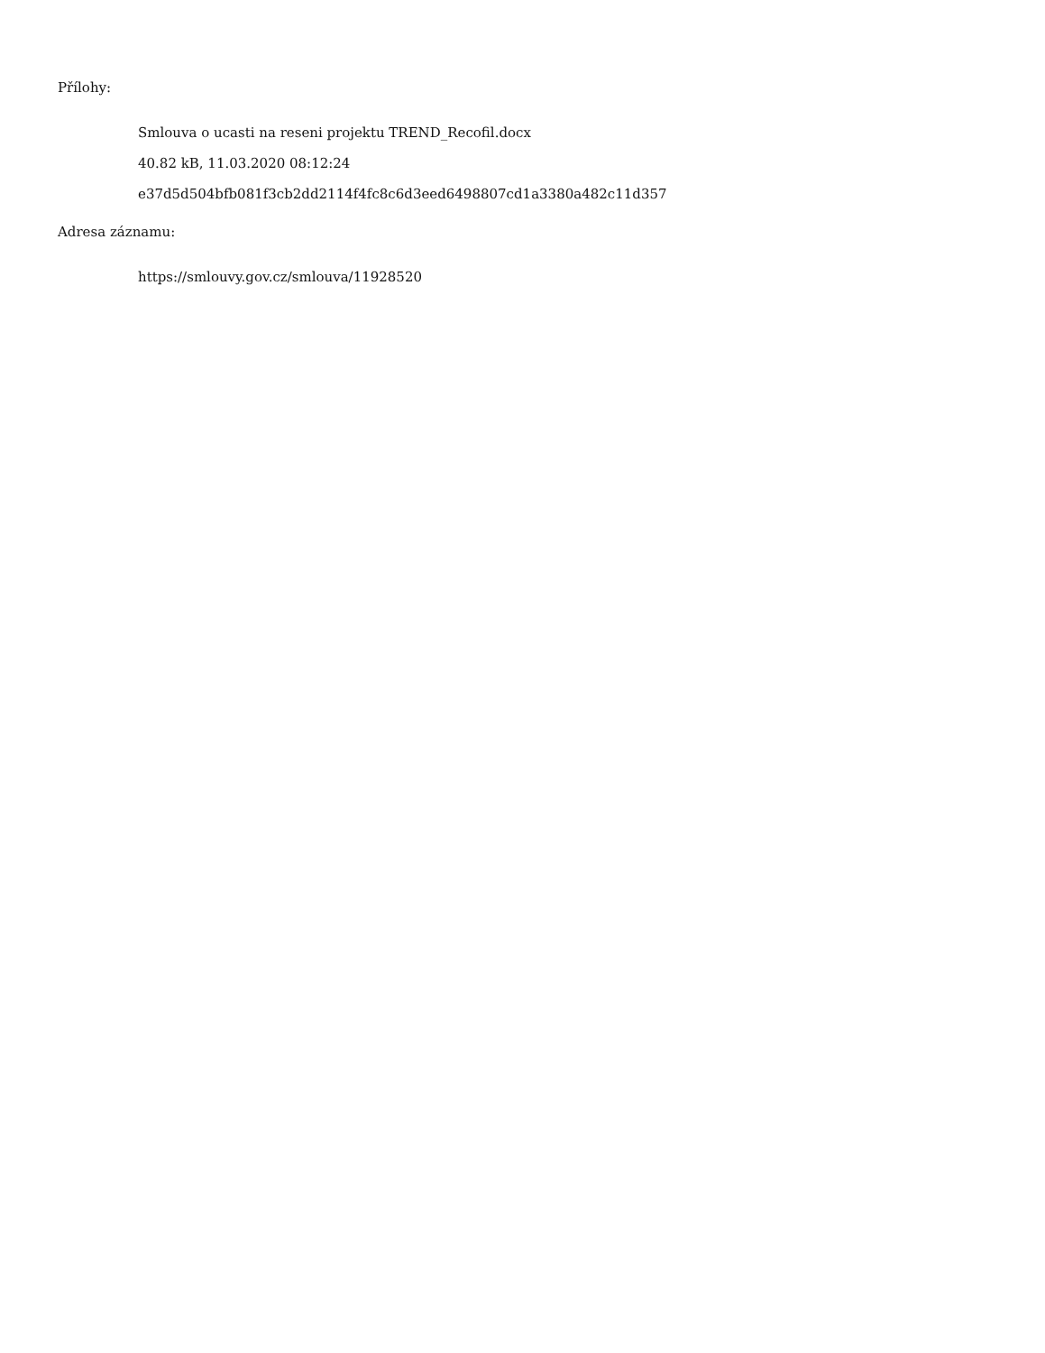Přílohy:
Smlouva o ucasti na reseni projektu TREND_Recofil.docx
40.82 kB, 11.03.2020 08:12:24
e37d5d504bfb081f3cb2dd2114f4fc8c6d3eed6498807cd1a3380a482c11d357
Adresa záznamu:
https://smlouvy.gov.cz/smlouva/11928520